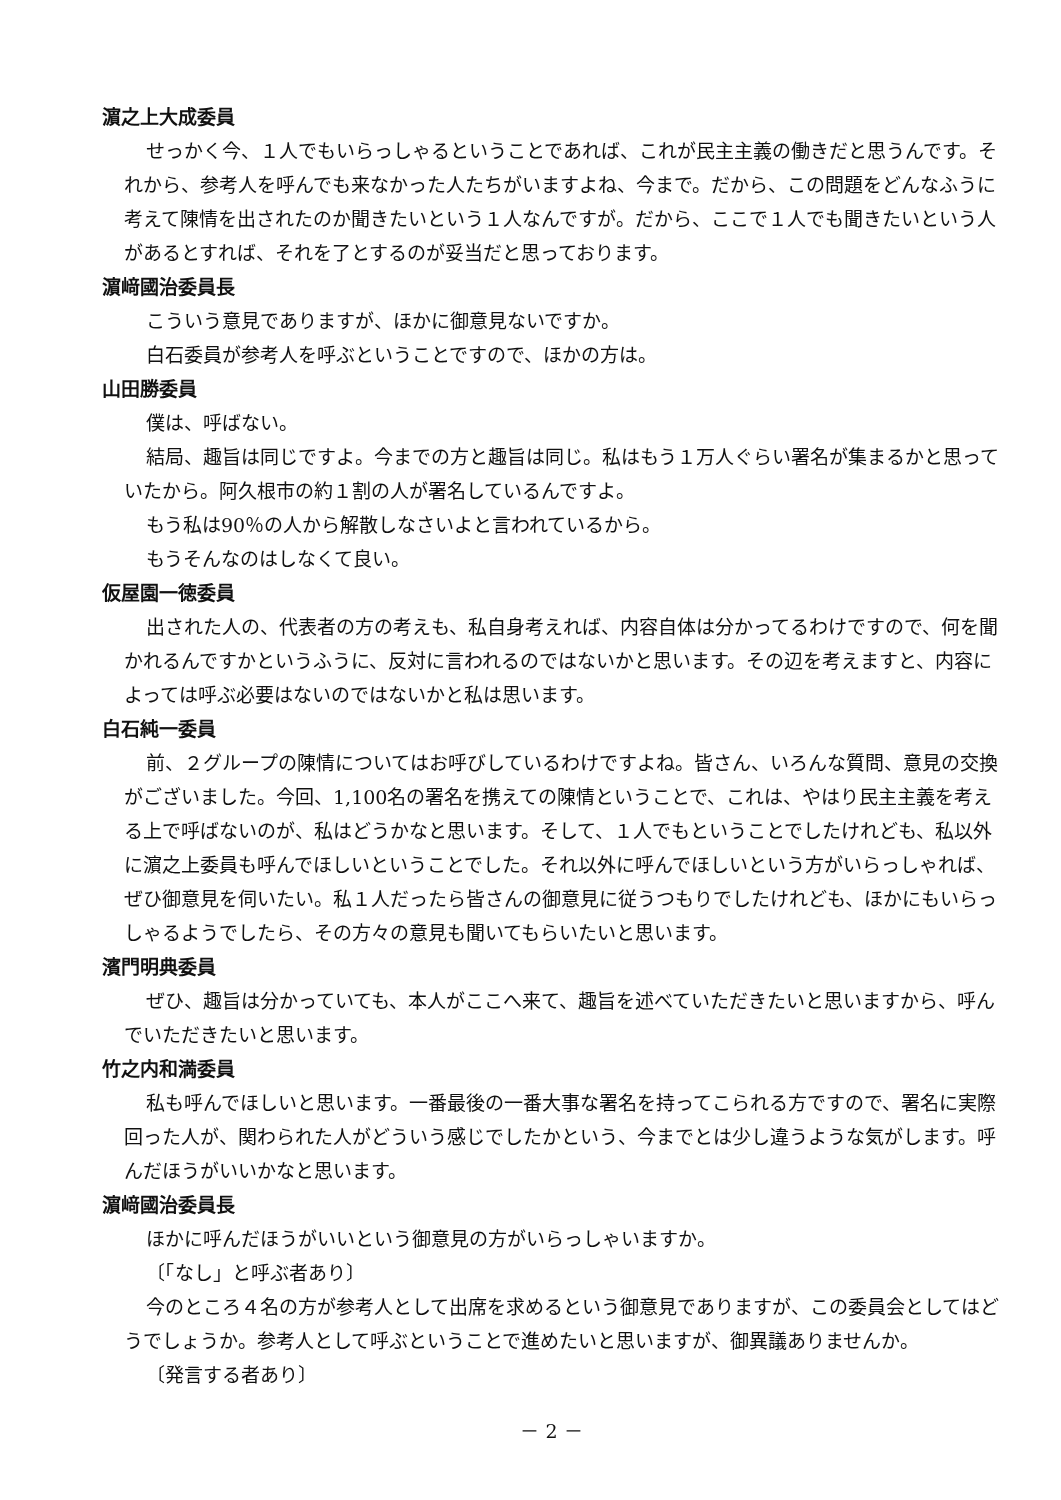濵之上大成委員
せっかく今、１人でもいらっしゃるということであれば、これが民主主義の働きだと思うんです。それから、参考人を呼んでも来なかった人たちがいますよね、今まで。だから、この問題をどんなふうに考えて陳情を出されたのか聞きたいという１人なんですが。だから、ここで１人でも聞きたいという人があるとすれば、それを了とするのが妥当だと思っております。
濵﨑國治委員長
こういう意見でありますが、ほかに御意見ないですか。
白石委員が参考人を呼ぶということですので、ほかの方は。
山田勝委員
僕は、呼ばない。
結局、趣旨は同じですよ。今までの方と趣旨は同じ。私はもう１万人ぐらい署名が集まるかと思っていたから。阿久根市の約１割の人が署名しているんですよ。
もう私は90％の人から解散しなさいよと言われているから。
もうそんなのはしなくて良い。
仮屋園一徳委員
出された人の、代表者の方の考えも、私自身考えれば、内容自体は分かってるわけですので、何を聞かれるんですかというふうに、反対に言われるのではないかと思います。その辺を考えますと、内容によっては呼ぶ必要はないのではないかと私は思います。
白石純一委員
前、２グループの陳情についてはお呼びしているわけですよね。皆さん、いろんな質問、意見の交換がございました。今回、1,100名の署名を携えての陳情ということで、これは、やはり民主主義を考える上で呼ばないのが、私はどうかなと思います。そして、１人でもということでしたけれども、私以外に濵之上委員も呼んでほしいということでした。それ以外に呼んでほしいという方がいらっしゃれば、ぜひ御意見を伺いたい。私１人だったら皆さんの御意見に従うつもりでしたけれども、ほかにもいらっしゃるようでしたら、その方々の意見も聞いてもらいたいと思います。
濱門明典委員
ぜひ、趣旨は分かっていても、本人がここへ来て、趣旨を述べていただきたいと思いますから、呼んでいただきたいと思います。
竹之内和満委員
私も呼んでほしいと思います。一番最後の一番大事な署名を持ってこられる方ですので、署名に実際回った人が、関わられた人がどういう感じでしたかという、今までとは少し違うような気がします。呼んだほうがいいかなと思います。
濵﨑國治委員長
ほかに呼んだほうがいいという御意見の方がいらっしゃいますか。
〔「なし」と呼ぶ者あり〕
今のところ４名の方が参考人として出席を求めるという御意見でありますが、この委員会としてはどうでしょうか。参考人として呼ぶということで進めたいと思いますが、御異議ありませんか。
〔発言する者あり〕
－ 2 －